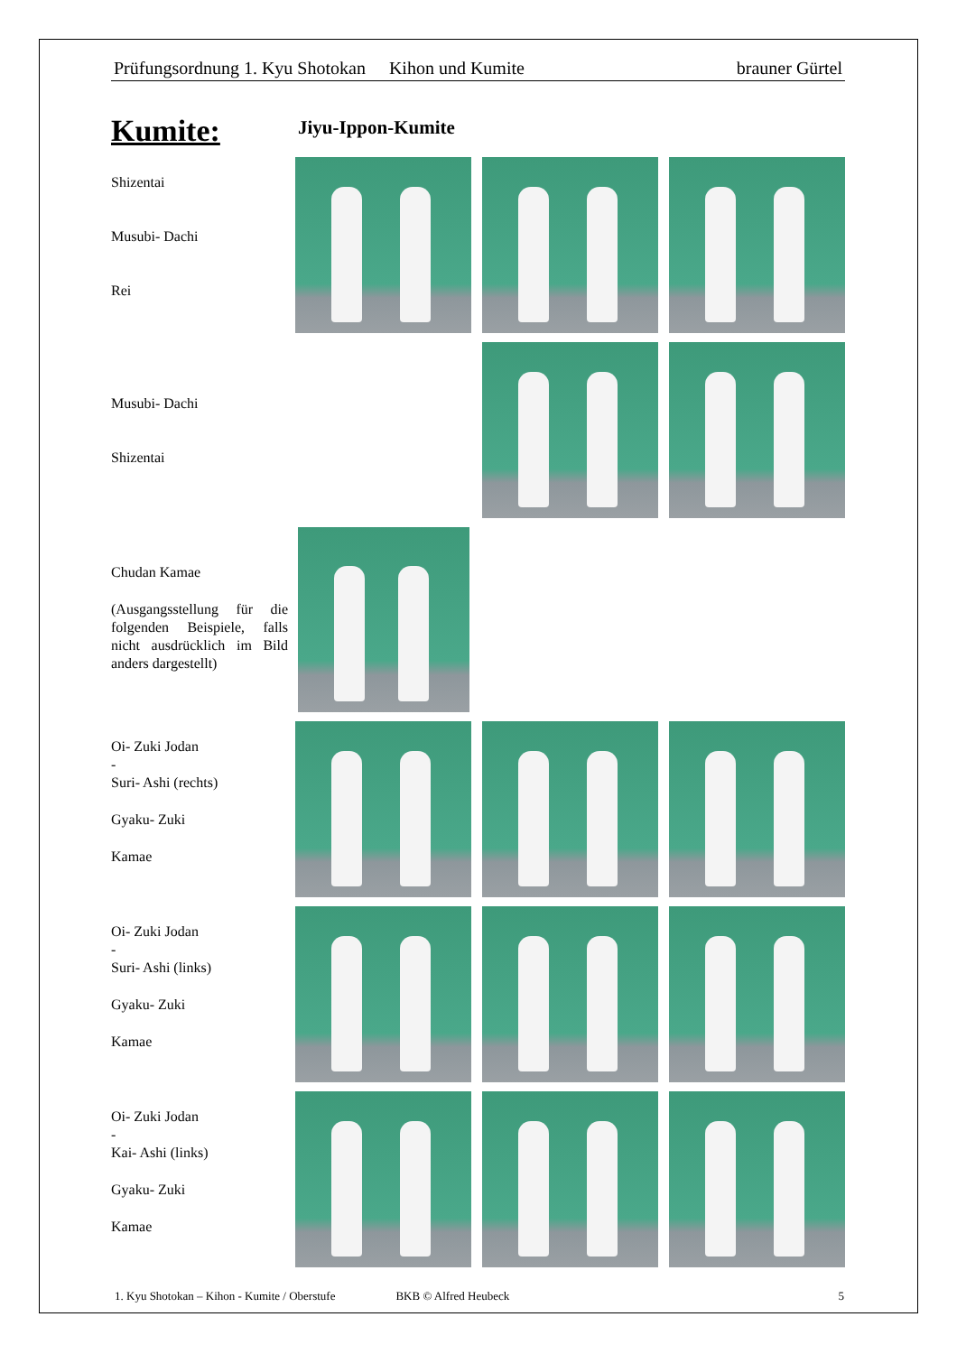Prüfungsordnung 1. Kyu Shotokan Kihon und Kumite brauner Gürtel
Kumite:
Jiyu-Ippon-Kumite
Shizentai
Musubi- Dachi
Rei
Musubi- Dachi
Shizentai
Chudan Kamae
(Ausgangsstellung für die folgenden Beispiele, falls nicht ausdrücklich im Bild anders dargestellt)
Oi- Zuki Jodan
-
Suri- Ashi (rechts)
Gyaku- Zuki
Kamae
Oi- Zuki Jodan
-
Suri- Ashi (links)
Gyaku- Zuki
Kamae
Oi- Zuki Jodan
-
Kai- Ashi (links)
Gyaku- Zuki
Kamae
1. Kyu Shotokan – Kihon - Kumite / Oberstufe BKB © Alfred Heubeck 5